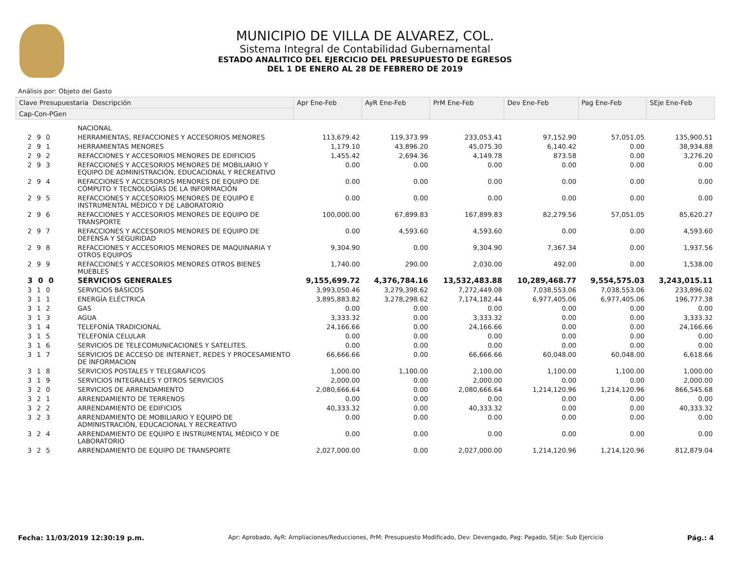MUNICIPIO DE VILLA DE ALVAREZ, COL.
Sistema Integral de Contabilidad Gubernamental
ESTADO ANALITICO DEL EJERCICIO DEL PRESUPUESTO DE EGRESOS
DEL 1 DE ENERO AL 28 DE FEBRERO DE 2019
Análisis por: Objeto del Gasto
| Clave Presupuestaria Descripción | | Apr Ene-Feb | AyR Ene-Feb | PrM Ene-Feb | Dev Ene-Feb | Pag Ene-Feb | SEje Ene-Feb |
| --- | --- | --- | --- | --- | --- | --- | --- |
| Cap-Con-PGen | | | | | | | |
| | NACIONAL | | | | | | |
| 2 9 0 | HERRAMIENTAS, REFACCIONES Y ACCESORIOS MENORES | 113,679.42 | 119,373.99 | 233,053.41 | 97,152.90 | 57,051.05 | 135,900.51 |
| 2 9 1 | HERRAMIENTAS MENORES | 1,179.10 | 43,896.20 | 45,075.30 | 6,140.42 | 0.00 | 38,934.88 |
| 2 9 2 | REFACCIONES Y ACCESORIOS MENORES DE EDIFICIOS | 1,455.42 | 2,694.36 | 4,149.78 | 873.58 | 0.00 | 3,276.20 |
| 2 9 3 | REFACCIONES Y ACCESORIOS MENORES DE MOBILIARIO Y EQUIPO DE ADMINISTRACIÓN, EDUCACIONAL Y RECREATIVO | 0.00 | 0.00 | 0.00 | 0.00 | 0.00 | 0.00 |
| 2 9 4 | REFACCIONES Y ACCESORIOS MENORES DE EQUIPO DE CÓMPUTO Y TECNOLOGÍAS DE LA INFORMACIÓN | 0.00 | 0.00 | 0.00 | 0.00 | 0.00 | 0.00 |
| 2 9 5 | REFACCIONES Y ACCESORIOS MENORES DE EQUIPO E INSTRUMENTAL MÉDICO Y DE LABORATORIO | 0.00 | 0.00 | 0.00 | 0.00 | 0.00 | 0.00 |
| 2 9 6 | REFACCIONES Y ACCESORIOS MENORES DE EQUIPO DE TRANSPORTE | 100,000.00 | 67,899.83 | 167,899.83 | 82,279.56 | 57,051.05 | 85,620.27 |
| 2 9 7 | REFACCIONES Y ACCESORIOS MENORES DE EQUIPO DE DEFENSA Y SEGURIDAD | 0.00 | 4,593.60 | 4,593.60 | 0.00 | 0.00 | 4,593.60 |
| 2 9 8 | REFACCIONES Y ACCESORIOS MENORES DE MAQUINARIA Y OTROS EQUIPOS | 9,304.90 | 0.00 | 9,304.90 | 7,367.34 | 0.00 | 1,937.56 |
| 2 9 9 | REFACCIONES Y ACCESORIOS MENORES OTROS BIENES MUEBLES | 1,740.00 | 290.00 | 2,030.00 | 492.00 | 0.00 | 1,538.00 |
| 3 0 0 | SERVICIOS GENERALES | 9,155,699.72 | 4,376,784.16 | 13,532,483.88 | 10,289,468.77 | 9,554,575.03 | 3,243,015.11 |
| 3 1 0 | SERVICIOS BÁSICOS | 3,993,050.46 | 3,279,398.62 | 7,272,449.08 | 7,038,553.06 | 7,038,553.06 | 233,896.02 |
| 3 1 1 | ENERGÍA ELÉCTRICA | 3,895,883.82 | 3,278,298.62 | 7,174,182.44 | 6,977,405.06 | 6,977,405.06 | 196,777.38 |
| 3 1 2 | GAS | 0.00 | 0.00 | 0.00 | 0.00 | 0.00 | 0.00 |
| 3 1 3 | AGUA | 3,333.32 | 0.00 | 3,333.32 | 0.00 | 0.00 | 3,333.32 |
| 3 1 4 | TELEFONÍA TRADICIONAL | 24,166.66 | 0.00 | 24,166.66 | 0.00 | 0.00 | 24,166.66 |
| 3 1 5 | TELEFONÍA CELULAR | 0.00 | 0.00 | 0.00 | 0.00 | 0.00 | 0.00 |
| 3 1 6 | SERVICIOS DE TELECOMUNICACIONES Y SATELITES. | 0.00 | 0.00 | 0.00 | 0.00 | 0.00 | 0.00 |
| 3 1 7 | SERVICIOS DE ACCESO DE INTERNET, REDES Y PROCESAMIENTO DE INFORMACION | 66,666.66 | 0.00 | 66,666.66 | 60,048.00 | 60,048.00 | 6,618.66 |
| 3 1 8 | SERVICIOS POSTALES Y TELEGRAFICOS | 1,000.00 | 1,100.00 | 2,100.00 | 1,100.00 | 1,100.00 | 1,000.00 |
| 3 1 9 | SERVICIOS INTEGRALES Y OTROS SERVICIOS | 2,000.00 | 0.00 | 2,000.00 | 0.00 | 0.00 | 2,000.00 |
| 3 2 0 | SERVICIOS DE ARRENDAMIENTO | 2,080,666.64 | 0.00 | 2,080,666.64 | 1,214,120.96 | 1,214,120.96 | 866,545.68 |
| 3 2 1 | ARRENDAMIENTO DE TERRENOS | 0.00 | 0.00 | 0.00 | 0.00 | 0.00 | 0.00 |
| 3 2 2 | ARRENDAMIENTO DE EDIFICIOS | 40,333.32 | 0.00 | 40,333.32 | 0.00 | 0.00 | 40,333.32 |
| 3 2 3 | ARRENDAMIENTO DE MOBILIARIO Y EQUIPO DE ADMINISTRACIÓN, EDUCACIONAL Y RECREATIVO | 0.00 | 0.00 | 0.00 | 0.00 | 0.00 | 0.00 |
| 3 2 4 | ARRENDAMIENTO DE EQUIPO E INSTRUMENTAL MÉDICO Y DE LABORATORIO | 0.00 | 0.00 | 0.00 | 0.00 | 0.00 | 0.00 |
| 3 2 5 | ARRENDAMIENTO DE EQUIPO DE TRANSPORTE | 2,027,000.00 | 0.00 | 2,027,000.00 | 1,214,120.96 | 1,214,120.96 | 812,879.04 |
Fecha: 11/03/2019 12:30:19 p.m. Apr: Aprobado, AyR: Ampliaciones/Reducciones, PrM: Presupuesto Modificado, Dev: Devengado, Pag: Pagado, SEje: Sub Ejercicio Pág.: 4